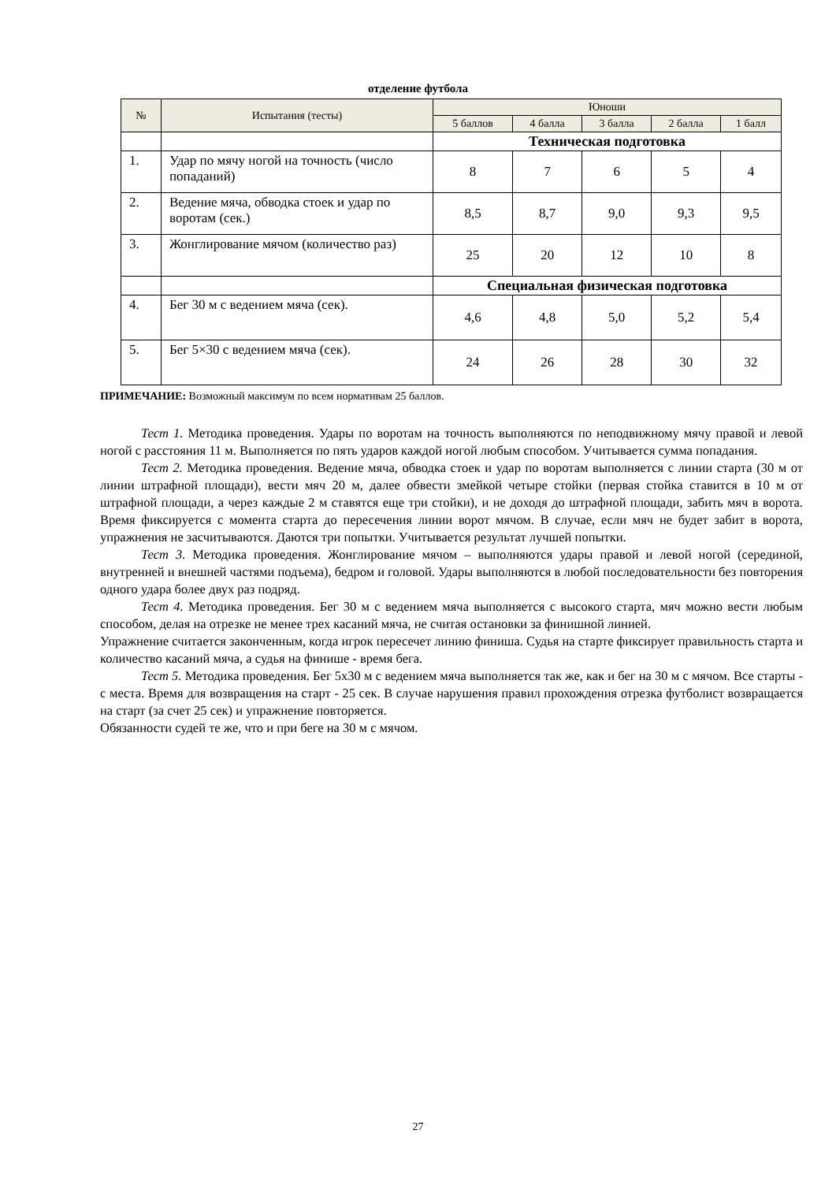отделение футбола
| № | Испытания (тесты) | Юноши | | | | |
| --- | --- | --- | --- | --- | --- | --- |
| | | 5 баллов | 4 балла | 3 балла | 2 балла | 1 балл |
| | | Техническая подготовка | | | | |
| 1. | Удар по мячу ногой на точность (число попаданий) | 8 | 7 | 6 | 5 | 4 |
| 2. | Ведение мяча, обводка стоек и удар по воротам (сек.) | 8,5 | 8,7 | 9,0 | 9,3 | 9,5 |
| 3. | Жонглирование мячом (количество раз) | 25 | 20 | 12 | 10 | 8 |
| | | Специальная физическая подготовка | | | | |
| 4. | Бег 30 м с ведением мяча (сек). | 4,6 | 4,8 | 5,0 | 5,2 | 5,4 |
| 5. | Бег 5×30 с ведением мяча (сек). | 24 | 26 | 28 | 30 | 32 |
ПРИМЕЧАНИЕ: Возможный максимум по всем нормативам 25 баллов.
Тест 1. Методика проведения. Удары по воротам на точность выполняются по неподвижному мячу правой и левой ногой с расстояния 11 м. Выполняется по пять ударов каждой ногой любым способом. Учитывается сумма попадания.
Тест 2. Методика проведения. Ведение мяча, обводка стоек и удар по воротам выполняется с линии старта (30 м от линии штрафной площади), вести мяч 20 м, далее обвести змейкой четыре стойки (первая стойка ставится в 10 м от штрафной площади, а через каждые 2 м ставятся еще три стойки), и не доходя до штрафной площади, забить мяч в ворота. Время фиксируется с момента старта до пересечения линии ворот мячом. В случае, если мяч не будет забит в ворота, упражнения не засчитываются. Даются три попытки. Учитывается результат лучшей попытки.
Тест 3. Методика проведения. Жонглирование мячом – выполняются удары правой и левой ногой (серединой, внутренней и внешней частями подъема), бедром и головой. Удары выполняются в любой последовательности без повторения одного удара более двух раз подряд.
Тест 4. Методика проведения. Бег 30 м с ведением мяча выполняется с высокого старта, мяч можно вести любым способом, делая на отрезке не менее трех касаний мяча, не считая остановки за финишной линией.
Упражнение считается законченным, когда игрок пересечет линию финиша. Судья на старте фиксирует правильность старта и количество касаний мяча, а судья на финише - время бега.
Тест 5. Методика проведения. Бег 5х30 м с ведением мяча выполняется так же, как и бег на 30 м с мячом. Все старты - с места. Время для возвращения на старт - 25 сек. В случае нарушения правил прохождения отрезка футболист возвращается на старт (за счет 25 сек) и упражнение повторяется.
Обязанности судей те же, что и при беге на 30 м с мячом.
27